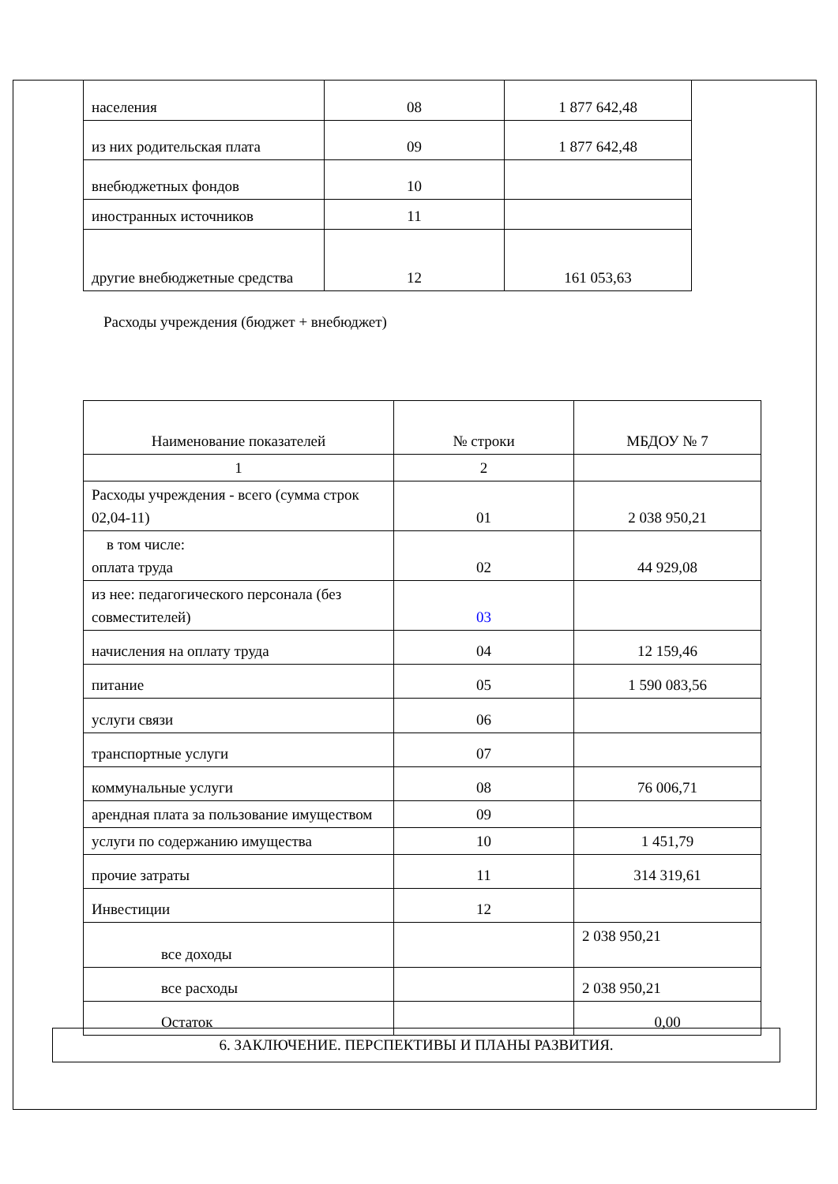| населения | 08 | 1 877 642,48 |
| из них родительская плата | 09 | 1 877 642,48 |
| внебюджетных фондов | 10 | |
| иностранных источников | 11 | |
| другие внебюджетные средства | 12 | 161 053,63 |
Расходы учреждения (бюджет + внебюджет)
| Наименование показателей | № строки | МБДОУ № 7 |
| 1 | 2 | |
| Расходы учреждения - всего (сумма строк 02,04-11) | 01 | 2 038 950,21 |
| в том числе: оплата труда | 02 | 44 929,08 |
| из нее: педагогического персонала (без совместителей) | 03 | |
| начисления на оплату труда | 04 | 12 159,46 |
| питание | 05 | 1 590 083,56 |
| услуги связи | 06 | |
| транспортные услуги | 07 | |
| коммунальные услуги | 08 | 76 006,71 |
| арендная плата за пользование имуществом | 09 | |
| услуги по содержанию имущества | 10 | 1 451,79 |
| прочие затраты | 11 | 314 319,61 |
| Инвестиции | 12 | |
| все доходы | | 2 038 950,21 |
| все расходы | | 2 038 950,21 |
| Остаток | | 0,00 |
6. ЗАКЛЮЧЕНИЕ. ПЕРСПЕКТИВЫ И ПЛАНЫ РАЗВИТИЯ.